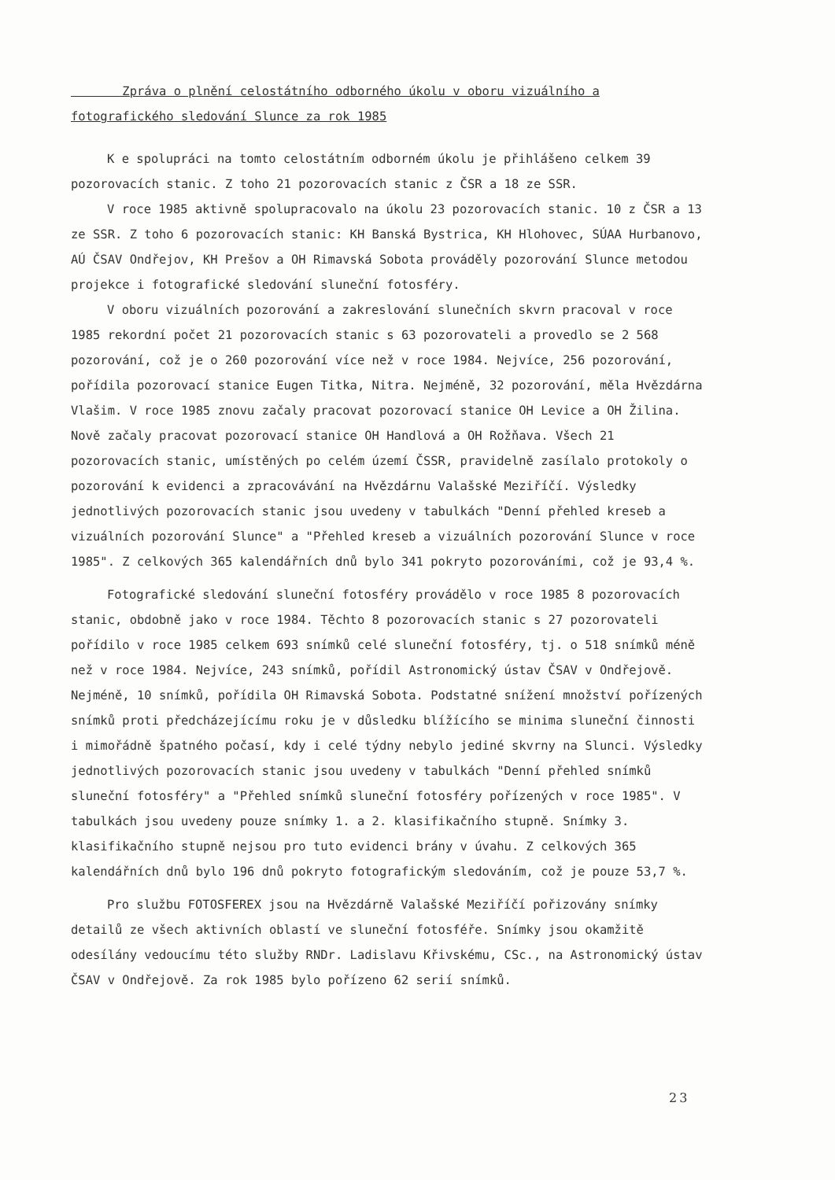Zpráva o plnění celostátního odborného úkolu v oboru vizuálního a fotografického sledování Slunce za rok 1985
K e spolupráci na tomto celostátním odborném úkolu je přihlášeno celkem 39 pozorovacích stanic. Z toho 21 pozorovacích stanic z ČSR a 18 ze SSR.
V roce 1985 aktivně spolupracovalo na úkolu 23 pozorovacích stanic. 10 z ČSR a 13 ze SSR. Z toho 6 pozorovacích stanic: KH Banská Bystrica, KH Hlohovec, SÚAA Hurbanovo, AÚ ČSAV Ondřejov, KH Prešov a OH Rimavská Sobota prováděly pozorování Slunce metodou projekce i fotografické sledování sluneční fotosféry.
V oboru vizuálních pozorování a zakreslování slunečních skvrn pracoval v roce 1985 rekordní počet 21 pozorovacích stanic s 63 pozorovateli a provedlo se 2 568 pozorování, což je o 260 pozorování více než v roce 1984. Nejvíce, 256 pozorování, pořídila pozorovací stanice Eugen Titka, Nitra. Nejméně, 32 pozorování, měla Hvězdárna Vlašim. V roce 1985 znovu začaly pracovat pozorovací stanice OH Levice a OH Žilina. Nově začaly pracovat pozorovací stanice OH Handlová a OH Rožňava. Všech 21 pozorovacích stanic, umístěných po celém území ČSSR, pravidelně zasílalo protokoly o pozorování k evidenci a zpracovávání na Hvězdárnu Valašské Meziříčí. Výsledky jednotlivých pozorovacích stanic jsou uvedeny v tabulkách "Denní přehled kreseb a vizuálních pozorování Slunce" a "Přehled kreseb a vizuálních pozorování Slunce v roce 1985". Z celkových 365 kalendářních dnů bylo 341 pokryto pozorováními, což je 93,4 %.
Fotografické sledování sluneční fotosféry provádělo v roce 1985 8 pozorovacích stanic, obdobně jako v roce 1984. Těchto 8 pozorovacích stanic s 27 pozorovateli pořídilo v roce 1985 celkem 693 snímků celé sluneční fotosféry, tj. o 518 snímků méně než v roce 1984. Nejvíce, 243 snímků, pořídil Astronomický ústav ČSAV v Ondřejově. Nejméně, 10 snímků, pořídila OH Rimavská Sobota. Podstatné snížení množství pořízených snímků proti předcházejícímu roku je v důsledku blížícího se minima sluneční činnosti i mimořádně špatného počasí, kdy i celé týdny nebylo jediné skvrny na Slunci. Výsledky jednotlivých pozorovacích stanic jsou uvedeny v tabulkách "Denní přehled snímků sluneční fotosféry" a "Přehled snímků sluneční fotosféry pořízených v roce 1985". V tabulkách jsou uvedeny pouze snímky 1. a 2. klasifikačního stupně. Snímky 3. klasifikačního stupně nejsou pro tuto evidenci brány v úvahu. Z celkových 365 kalendářních dnů bylo 196 dnů pokryto fotografickým sledováním, což je pouze 53,7 %.
Pro službu FOTOSFEREX jsou na Hvězdárně Valašské Meziříčí pořizovány snímky detailů ze všech aktivních oblastí ve sluneční fotosféře. Snímky jsou okamžitě odesílány vedoucímu této služby RNDr. Ladislavu Křivskému, CSc., na Astronomický ústav ČSAV v Ondřejově. Za rok 1985 bylo pořízeno 62 serií snímků.
23